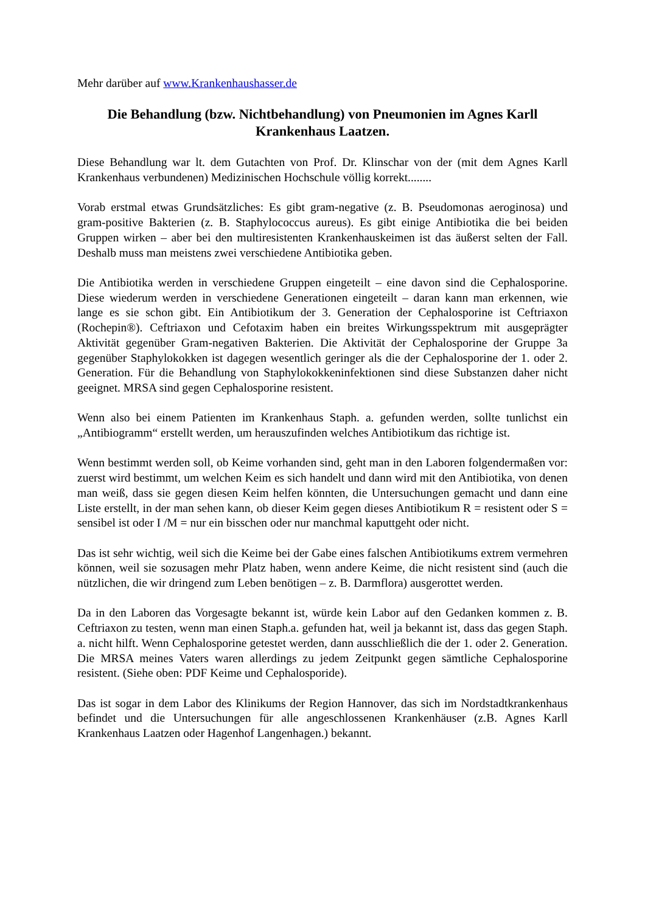Mehr darüber auf www.Krankenhaushasser.de
Die Behandlung (bzw. Nichtbehandlung) von Pneumonien im Agnes Karll Krankenhaus Laatzen.
Diese Behandlung war lt. dem Gutachten von Prof. Dr. Klinschar von der (mit dem Agnes Karll Krankenhaus verbundenen) Medizinischen Hochschule völlig korrekt........
Vorab erstmal etwas Grundsätzliches: Es gibt gram-negative (z. B. Pseudomonas aeroginosa) und gram-positive Bakterien (z. B. Staphylococcus aureus). Es gibt einige Antibiotika die bei beiden Gruppen wirken – aber bei den multiresistenten Krankenhauskeimen ist das äußerst selten der Fall. Deshalb muss man meistens zwei verschiedene Antibiotika geben.
Die Antibiotika werden in verschiedene Gruppen eingeteilt – eine davon sind die Cephalosporine. Diese wiederum werden in verschiedene Generationen eingeteilt – daran kann man erkennen, wie lange es sie schon gibt. Ein Antibiotikum der 3. Generation der Cephalosporine ist Ceftriaxon (Rochepin®). Ceftriaxon und Cefotaxim haben ein breites Wirkungsspektrum mit ausgeprägter Aktivität gegenüber Gram-negativen Bakterien. Die Aktivität der Cephalosporine der Gruppe 3a gegenüber Staphylokokken ist dagegen wesentlich geringer als die der Cephalosporine der 1. oder 2. Generation. Für die Behandlung von Staphylokokkeninfektionen sind diese Substanzen daher nicht geeignet. MRSA sind gegen Cephalosporine resistent.
Wenn also bei einem Patienten im Krankenhaus Staph. a. gefunden werden, sollte tunlichst ein „Antibiogramm“ erstellt werden, um herauszufinden welches Antibiotikum das richtige ist.
Wenn bestimmt werden soll, ob Keime vorhanden sind, geht man in den Laboren folgendermaßen vor: zuerst wird bestimmt, um welchen Keim es sich handelt und dann wird mit den Antibiotika, von denen man weiß, dass sie gegen diesen Keim helfen könnten, die Untersuchungen gemacht und dann eine Liste erstellt, in der man sehen kann, ob dieser Keim gegen dieses Antibiotikum R = resistent oder S = sensibel ist oder I /M = nur ein bisschen oder nur manchmal kaputtgeht oder nicht.
Das ist sehr wichtig, weil sich die Keime bei der Gabe eines falschen Antibiotikums extrem vermehren können, weil sie sozusagen mehr Platz haben, wenn andere Keime, die nicht resistent sind (auch die nützlichen, die wir dringend zum Leben benötigen – z. B. Darmflora) ausgerottet werden.
Da in den Laboren das Vorgesagte bekannt ist, würde kein Labor auf den Gedanken kommen z. B. Ceftriaxon zu testen, wenn man einen Staph.a. gefunden hat, weil ja bekannt ist, dass das gegen Staph. a. nicht hilft. Wenn Cephalosporine getestet werden, dann ausschließlich die der 1. oder 2. Generation. Die MRSA meines Vaters waren allerdings zu jedem Zeitpunkt gegen sämtliche Cephalosporine resistent. (Siehe oben: PDF Keime und Cephalosporide).
Das ist sogar in dem Labor des Klinikums der Region Hannover, das sich im Nordstadtkrankenhaus befindet und die Untersuchungen für alle angeschlossenen Krankenhäuser (z.B. Agnes Karll Krankenhaus Laatzen oder Hagenhof Langenhagen.) bekannt.